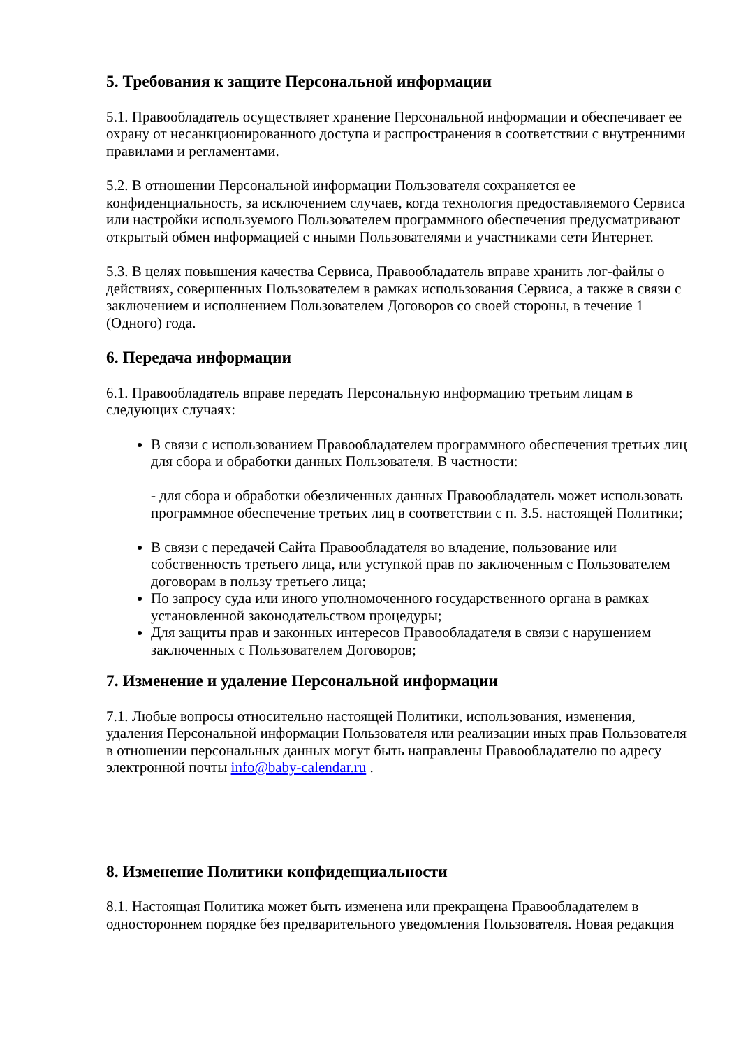5. Требования к защите Персональной информации
5.1. Правообладатель осуществляет хранение Персональной информации и обеспечивает ее охрану от несанкционированного доступа и распространения в соответствии с внутренними правилами и регламентами.
5.2. В отношении Персональной информации Пользователя сохраняется ее конфиденциальность, за исключением случаев, когда технология предоставляемого Сервиса или настройки используемого Пользователем программного обеспечения предусматривают открытый обмен информацией с иными Пользователями и участниками сети Интернет.
5.3. В целях повышения качества Сервиса, Правообладатель вправе хранить лог-файлы о действиях, совершенных Пользователем в рамках использования Сервиса, а также в связи с заключением и исполнением Пользователем Договоров со своей стороны, в течение 1 (Одного) года.
6. Передача информации
6.1. Правообладатель вправе передать Персональную информацию третьим лицам в следующих случаях:
В связи с использованием Правообладателем программного обеспечения третьих лиц для сбора и обработки данных Пользователя. В частности:
- для сбора и обработки обезличенных данных Правообладатель может использовать программное обеспечение третьих лиц в соответствии с п. 3.5. настоящей Политики;
В связи с передачей Сайта Правообладателя во владение, пользование или собственность третьего лица, или уступкой прав по заключенным с Пользователем договорам в пользу третьего лица;
По запросу суда или иного уполномоченного государственного органа в рамках установленной законодательством процедуры;
Для защиты прав и законных интересов Правообладателя в связи с нарушением заключенных с Пользователем Договоров;
7. Изменение и удаление Персональной информации
7.1. Любые вопросы относительно настоящей Политики, использования, изменения, удаления Персональной информации Пользователя или реализации иных прав Пользователя в отношении персональных данных могут быть направлены Правообладателю по адресу электронной почты info@baby-calendar.ru .
8. Изменение Политики конфиденциальности
8.1. Настоящая Политика может быть изменена или прекращена Правообладателем в одностороннем порядке без предварительного уведомления Пользователя. Новая редакция